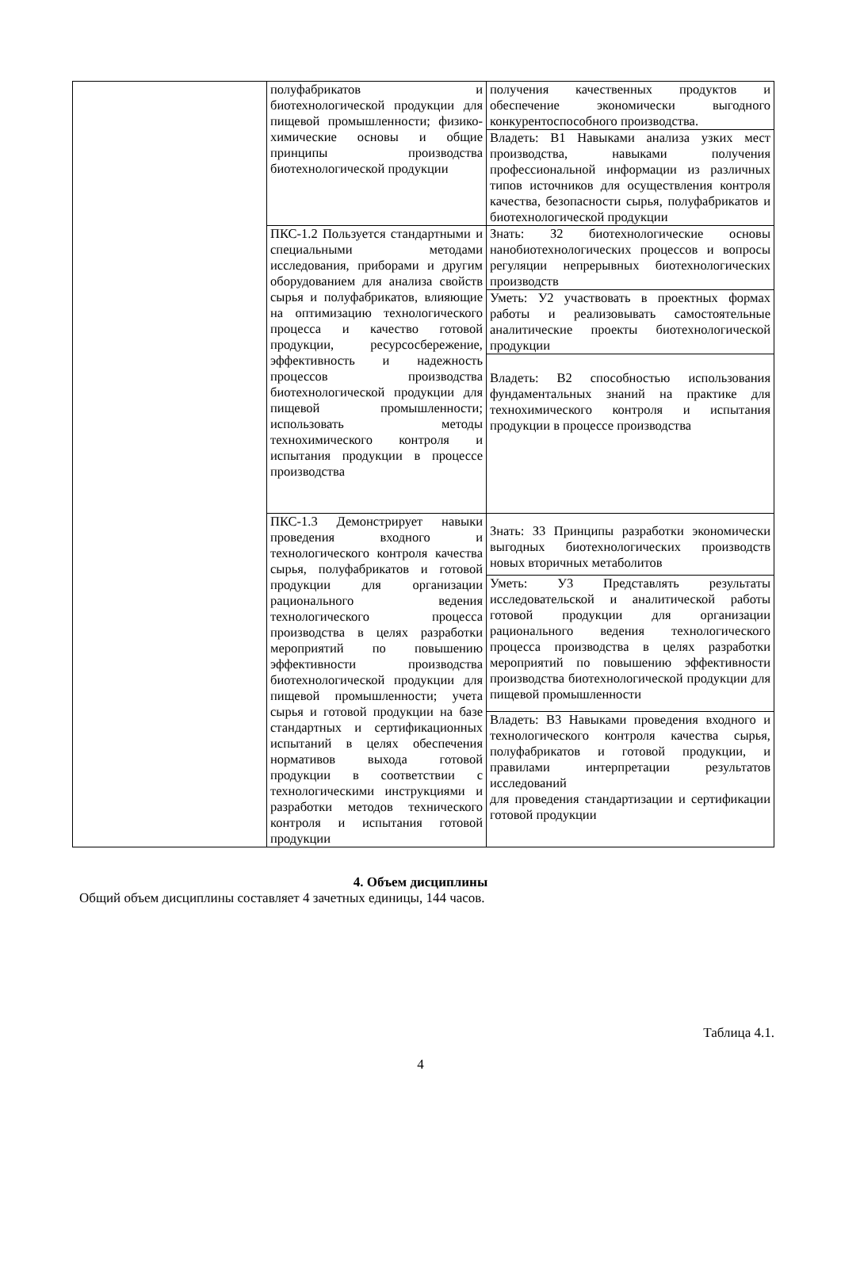| | полуфабрикатов и биотехнологической продукции для пищевой промышленности; физико-химические основы и общие принципы производства биотехнологической продукции | получения качественных продуктов и обеспечение экономически выгодного конкурентоспособного производства. |
| | | Владеть: В1 Навыками анализа узких мест производства, навыками получения профессиональной информации из различных типов источников для осуществления контроля качества, безопасности сырья, полуфабрикатов и биотехнологической продукции |
| | ПКС-1.2 Пользуется стандартными и специальными методами исследования, приборами и другим оборудованием для анализа свойств сырья и полуфабрикатов, влияющие на оптимизацию технологического процесса и качество готовой продукции, ресурсосбережение, эффективность и надежность процессов производства биотехнологической продукции для пищевой промышленности; использовать методы технохимического контроля и испытания продукции в процессе производства | Знать: З2 биотехнологические основы нанобиотехнологических процессов и вопросы регуляции непрерывных биотехнологических производств |
| | | Уметь: У2 участвовать в проектных формах работы и реализовывать самостоятельные аналитические проекты биотехнологической продукции |
| | | Владеть: В2 способностью использования фундаментальных знаний на практике для технохимического контроля и испытания продукции в процессе производства |
| | ПКС-1.3 Демонстрирует навыки проведения входного и технологического контроля качества сырья, полуфабрикатов и готовой продукции для организации рационального ведения технологического процесса производства в целях разработки мероприятий по повышению эффективности производства биотехнологической продукции для пищевой промышленности; учета сырья и готовой продукции на базе стандартных и сертификационных испытаний в целях обеспечения нормативов выхода готовой продукции в соответствии с технологическими инструкциями и разработки методов технического контроля и испытания готовой продукции | Знать: З3 Принципы разработки экономически выгодных биотехнологических производств новых вторичных метаболитов |
| | | Уметь: У3 Представлять результаты исследовательской и аналитической работы готовой продукции для организации рационального ведения технологического процесса производства в целях разработки мероприятий по повышению эффективности производства биотехнологической продукции для пищевой промышленности |
| | | Владеть: В3 Навыками проведения входного и технологического контроля качества сырья, полуфабрикатов и готовой продукции, и правилами интерпретации результатов исследований для проведения стандартизации и сертификации готовой продукции |
4. Объем дисциплины
Общий объем дисциплины составляет 4 зачетных единицы, 144 часов.
Таблица 4.1.
4